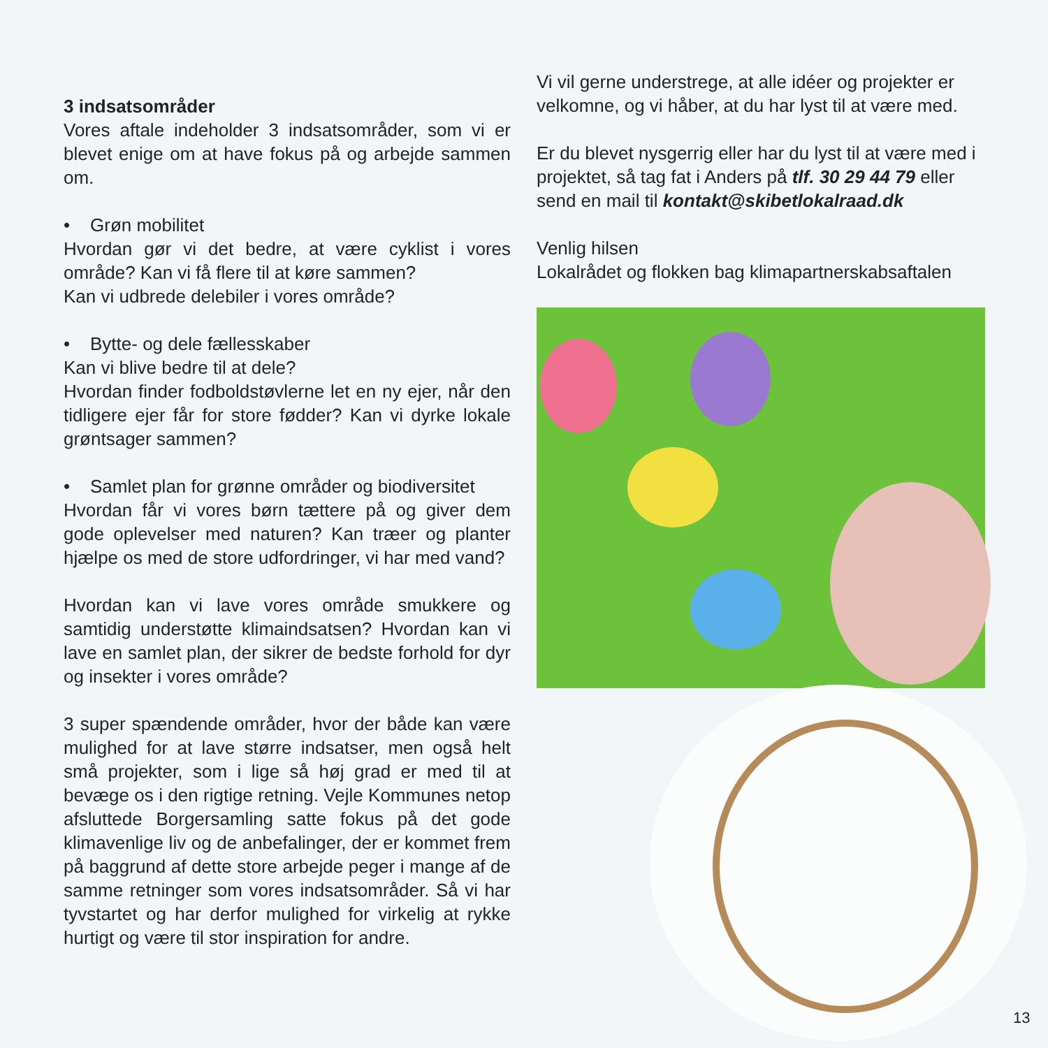3 indsatsområder
Vores aftale indeholder 3 indsatsområder, som vi er blevet enige om at have fokus på og arbejde sammen om.
• Grøn mobilitet
Hvordan gør vi det bedre, at være cyklist i vores område? Kan vi få flere til at køre sammen?
Kan vi udbrede delebiler i vores område?
• Bytte- og dele fællesskaber
Kan vi blive bedre til at dele?
Hvordan finder fodboldstøvlerne let en ny ejer, når den tidligere ejer får for store fødder? Kan vi dyrke lokale grøntsager sammen?
• Samlet plan for grønne områder og biodiversitet
Hvordan får vi vores børn tættere på og giver dem gode oplevelser med naturen? Kan træer og planter hjælpe os med de store udfordringer, vi har med vand?
Hvordan kan vi lave vores område smukkere og samtidig understøtte klimaindsatsen? Hvordan kan vi lave en samlet plan, der sikrer de bedste forhold for dyr og insekter i vores område?
3 super spændende områder, hvor der både kan være mulighed for at lave større indsatser, men også helt små projekter, som i lige så høj grad er med til at bevæge os i den rigtige retning. Vejle Kommunes netop afsluttede Borgersamling satte fokus på det gode klimavenlige liv og de anbefalinger, der er kommet frem på baggrund af dette store arbejde peger i mange af de samme retninger som vores indsatsområder. Så vi har tyvstartet og har derfor mulighed for virkelig at rykke hurtigt og være til stor inspiration for andre.
Vi vil gerne understrege, at alle idéer og projekter er velkomne, og vi håber, at du har lyst til at være med.
Er du blevet nysgerrig eller har du lyst til at være med i projektet, så tag fat i Anders på tlf. 30 29 44 79 eller send en mail til kontakt@skibetlokalraad.dk
Venlig hilsen
Lokalrådet og flokken bag klimapartnerskabsaftalen
13